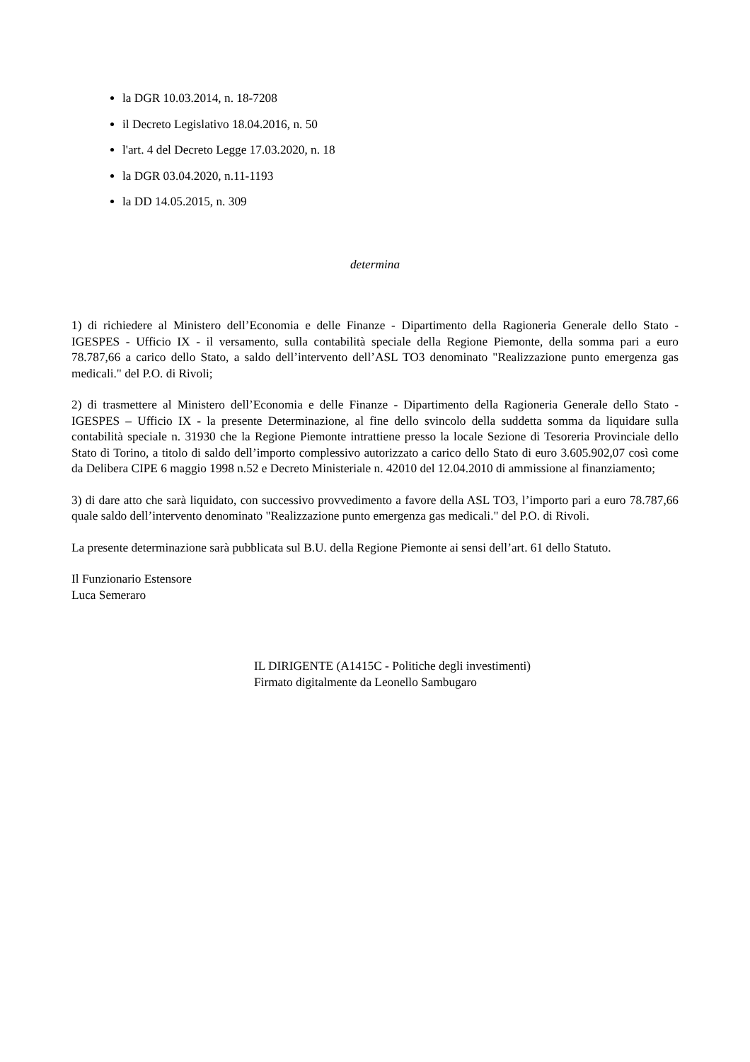la DGR 10.03.2014, n. 18-7208
il Decreto Legislativo 18.04.2016, n. 50
l'art. 4 del Decreto Legge 17.03.2020, n. 18
la DGR 03.04.2020, n.11-1193
la DD 14.05.2015, n. 309
determina
1) di richiedere al Ministero dell’Economia e delle Finanze - Dipartimento della Ragioneria Generale dello Stato - IGESPES - Ufficio IX - il versamento, sulla contabilità speciale della Regione Piemonte, della somma pari a euro 78.787,66 a carico dello Stato, a saldo dell’intervento dell’ASL TO3 denominato "Realizzazione punto emergenza gas medicali." del P.O. di Rivoli;
2) di trasmettere al Ministero dell’Economia e delle Finanze - Dipartimento della Ragioneria Generale dello Stato - IGESPES – Ufficio IX - la presente Determinazione, al fine dello svincolo della suddetta somma da liquidare sulla contabilità speciale n. 31930 che la Regione Piemonte intrattiene presso la locale Sezione di Tesoreria Provinciale dello Stato di Torino, a titolo di saldo dell’importo complessivo autorizzato a carico dello Stato di euro 3.605.902,07 così come da Delibera CIPE 6 maggio 1998 n.52 e Decreto Ministeriale n. 42010 del 12.04.2010 di ammissione al finanziamento;
3) di dare atto che sarà liquidato, con successivo provvedimento a favore della ASL TO3, l’importo pari a euro 78.787,66 quale saldo dell’intervento denominato "Realizzazione punto emergenza gas medicali." del P.O. di Rivoli.
La presente determinazione sarà pubblicata sul B.U. della Regione Piemonte ai sensi dell’art. 61 dello Statuto.
Il Funzionario Estensore
Luca Semeraro
IL DIRIGENTE (A1415C - Politiche degli investimenti)
Firmato digitalmente da Leonello Sambugaro